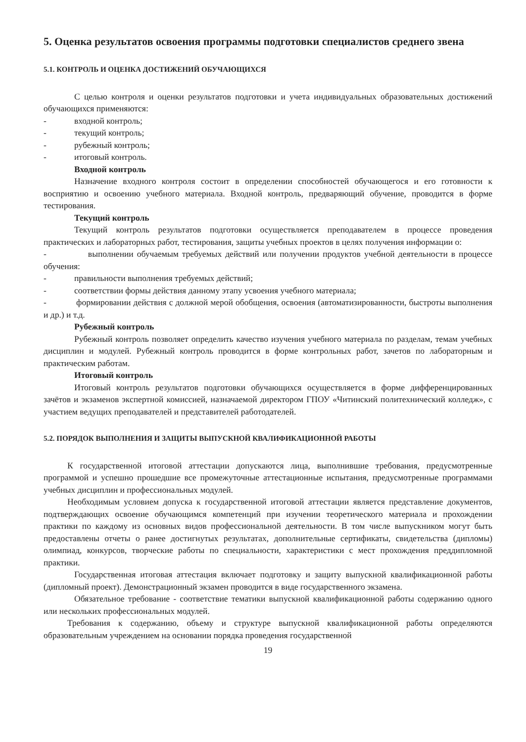5. Оценка результатов освоения программы подготовки специалистов среднего звена
5.1. КОНТРОЛЬ И ОЦЕНКА ДОСТИЖЕНИЙ ОБУЧАЮЩИХСЯ
С целью контроля и оценки результатов подготовки и учета индивидуальных образовательных достижений обучающихся применяются:
- входной контроль;
- текущий контроль;
- рубежный контроль;
- итоговый контроль.
Входной контроль
Назначение входного контроля состоит в определении способностей обучающегося и его готовности к восприятию и освоению учебного материала. Входной контроль, предваряющий обучение, проводится в форме тестирования.
Текущий контроль
Текущий контроль результатов подготовки осуществляется преподавателем в процессе проведения практических и лабораторных работ, тестирования, защиты учебных проектов в целях получения информации о:
- выполнении обучаемым требуемых действий или получении продуктов учебной деятельности в процессе обучения:
- правильности выполнения требуемых действий;
- соответствии формы действия данному этапу усвоения учебного материала;
- формировании действия с должной мерой обобщения, освоения (автоматизированности, быстроты выполнения и др.) и т.д.
Рубежный контроль
Рубежный контроль позволяет определить качество изучения учебного материала по разделам, темам учебных дисциплин и модулей. Рубежный контроль проводится в форме контрольных работ, зачетов по лабораторным и практическим работам.
Итоговый контроль
Итоговый контроль результатов подготовки обучающихся осуществляется в форме дифференцированных зачётов и экзаменов экспертной комиссией, назначаемой директором ГПОУ «Читинский политехнический колледж», с участием ведущих преподавателей и представителей работодателей.
5.2. ПОРЯДОК ВЫПОЛНЕНИЯ И ЗАЩИТЫ ВЫПУСКНОЙ КВАЛИФИКАЦИОННОЙ РАБОТЫ
К государственной итоговой аттестации допускаются лица, выполнившие требования, предусмотренные программой и успешно прошедшие все промежуточные аттестационные испытания, предусмотренные программами учебных дисциплин и профессиональных модулей.
Необходимым условием допуска к государственной итоговой аттестации является представление документов, подтверждающих освоение обучающимся компетенций при изучении теоретического материала и прохождении практики по каждому из основных видов профессиональной деятельности. В том числе выпускником могут быть предоставлены отчеты о ранее достигнутых результатах, дополнительные сертификаты, свидетельства (дипломы) олимпиад, конкурсов, творческие работы по специальности, характеристики с мест прохождения преддипломной практики.
Государственная итоговая аттестация включает подготовку и защиту выпускной квалификационной работы (дипломный проект). Демонстрационный экзамен проводится в виде государственного экзамена.
Обязательное требование - соответствие тематики выпускной квалификационной работы содержанию одного или нескольких профессиональных модулей.
Требования к содержанию, объему и структуре выпускной квалификационной работы определяются образовательным учреждением на основании порядка проведения государственной
19